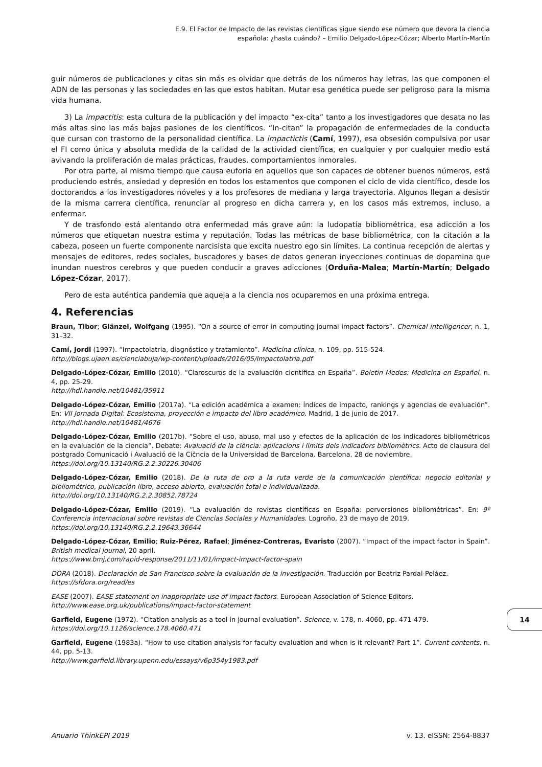E.9. El Factor de Impacto de las revistas científicas sigue siendo ese número que devora la ciencia
española: ¿hasta cuándo? – Emilio Delgado-López-Cózar; Alberto Martín-Martín
guir números de publicaciones y citas sin más es olvidar que detrás de los números hay letras, las que componen el ADN de las personas y las sociedades en las que estos habitan. Mutar esa genética puede ser peligroso para la misma vida humana.
3) La impactitis: esta cultura de la publicación y del impacto “ex-cita” tanto a los investigadores que desata no las más altas sino las más bajas pasiones de los científicos. “In-citan” la propagación de enfermedades de la conducta que cursan con trastorno de la personalidad científica. La impactictis (Camí, 1997), esa obsesión compulsiva por usar el FI como única y absoluta medida de la calidad de la actividad científica, en cualquier y por cualquier medio está avivando la proliferación de malas prácticas, fraudes, comportamientos inmorales.
Por otra parte, al mismo tiempo que causa euforia en aquellos que son capaces de obtener buenos números, está produciendo estrés, ansiedad y depresión en todos los estamentos que componen el ciclo de vida científico, desde los doctorandos a los investigadores nóveles y a los profesores de mediana y larga trayectoria. Algunos llegan a desistir de la misma carrera científica, renunciar al progreso en dicha carrera y, en los casos más extremos, incluso, a enfermar.
Y de trasfondo está alentando otra enfermedad más grave aún: la ludopatía bibliométrica, esa adicción a los números que etiquetan nuestra estima y reputación. Todas las métricas de base bibliométrica, con la citación a la cabeza, poseen un fuerte componente narcisista que excita nuestro ego sin límites. La continua recepción de alertas y mensajes de editores, redes sociales, buscadores y bases de datos generan inyecciones continuas de dopamina que inundan nuestros cerebros y que pueden conducir a graves adicciones (Orduña-Malea; Martín-Martín; Delgado López-Cózar, 2017).
Pero de esta auténtica pandemia que aqueja a la ciencia nos ocuparemos en una próxima entrega.
4. Referencias
Braun, Tibor; Glänzel, Wolfgang (1995). “On a source of error in computing journal impact factors”. Chemical intelligencer, n. 1, 31–32.
Camí, Jordi (1997). “Impactolatria, diagnóstico y tratamiento”. Medicina clínica, n. 109, pp. 515-524.
http://blogs.ujaen.es/cienciabuja/wp-content/uploads/2016/05/Impactolatria.pdf
Delgado-López-Cózar, Emilio (2010). “Claroscuros de la evaluación científica en España”. Boletin Medes: Medicina en Español, n. 4, pp. 25-29.
http://hdl.handle.net/10481/35911
Delgado-López-Cózar, Emilio (2017a). “La edición académica a examen: Índices de impacto, rankings y agencias de evaluación”. En: VII Jornada Digital: Ecosistema, proyección e impacto del libro académico. Madrid, 1 de junio de 2017.
http://hdl.handle.net/10481/4676
Delgado-López-Cózar, Emilio (2017b). “Sobre el uso, abuso, mal uso y efectos de la aplicación de los indicadores bibliométricos en la evaluación de la ciencia”. Debate: Avaluació de la ciència: aplicacions i límits dels indicadors bibliomètrics. Acto de clausura del postgrado Comunicació i Avaluació de la Cičncia de la Universidad de Barcelona. Barcelona, 28 de noviembre.
https://doi.org/10.13140/RG.2.2.30226.30406
Delgado-López-Cózar, Emilio (2018). De la ruta de oro a la ruta verde de la comunicación científica: negocio editorial y bibliométrico, publicación libre, acceso abierto, evaluación total e individualizada.
http://doi.org/10.13140/RG.2.2.30852.78724
Delgado-López-Cózar, Emilio (2019). “La evaluación de revistas científicas en España: perversiones bibliométricas”. En: 9ª Conferencia internacional sobre revistas de Ciencias Sociales y Humanidades. Logroño, 23 de mayo de 2019.
https://doi.org/10.13140/RG.2.2.19643.36644
Delgado-López-Cózar, Emilio; Ruiz-Pérez, Rafael; Jiménez-Contreras, Evaristo (2007). “Impact of the impact factor in Spain”. British medical journal, 20 april.
https://www.bmj.com/rapid-response/2011/11/01/impact-impact-factor-spain
DORA (2018). Declaración de San Francisco sobre la evaluación de la investigación. Traducción por Beatriz Pardal-Peláez.
https://sfdora.org/read/es
EASE (2007). EASE statement on inappropriate use of impact factors. European Association of Science Editors.
http://www.ease.org.uk/publications/impact-factor-statement
Garfield, Eugene (1972). “Citation analysis as a tool in journal evaluation”. Science, v. 178, n. 4060, pp. 471-479.
https://doi.org/10.1126/science.178.4060.471
Garfield, Eugene (1983a). “How to use citation analysis for faculty evaluation and when is it relevant? Part 1”. Current contents, n. 44, pp. 5-13.
http://www.garfield.library.upenn.edu/essays/v6p354y1983.pdf
14
Anuario ThinkEPI 2019 v. 13. eISSN: 2564-8837